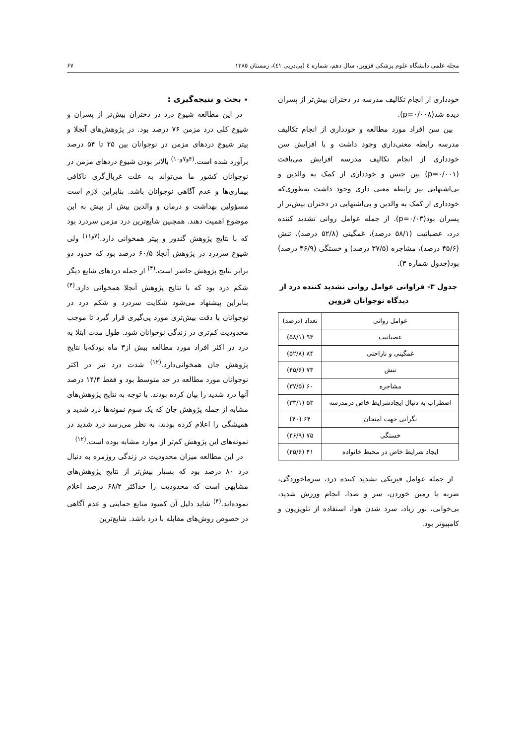مجله علمی دانشگاه علوم پزشکی قزوین، سال دهم، شماره ٤ (پی‌درپی ٤١)، زمستان ١٣٨٥ ۶۷
خودداری از انجام تکالیف مدرسه در دختران بیش‌تر از پسران دیده شد(p=۰/۰۰۸).
بین سن افراد مورد مطالعه و خودداری از انجام تکالیف مدرسه رابطه معنی‌داری وجود داشت و با افزایش سن خودداری از انجام تکالیف مدرسه افزایش می‌یافت (p=۰/۰۰۱) بین جنس و خودداری از کمک به والدین و بی‌اشتهایی نیز رابطه معنی داری وجود داشت به‌طوری‌که خودداری از کمک به والدین و بی‌اشتهایی در دختران بیش‌تر از پسران بود(p=۰/۰۳). از جمله عوامل روانی تشدید کننده درد، عصبانیت (۵۸/۱ درصد)، غمگینی (۵۲/۸ درصد)، تنش (۴۵/۶ درصد)، مشاجره (۳۷/۵ درصد) و خستگی (۴۶/۹ درصد) بود(جدول شماره ۳).
جدول ۳- فراوانی عوامل روانی تشدید کننده درد از دیدگاه نوجوانان قزوین
| عوامل روانی | تعداد (درصد) |
| عصبانیت | ۹۳ (۵۸/۱) |
| غمگینی و ناراحتی | ۸۴ (۵۲/۸) |
| تنش | ۷۳ (۴۵/۶) |
| مشاجره | ۶۰ (۳۷/۵) |
| اضطراب به دنبال ایجادشرایط خاص درمدرسه | ۵۳ (۳۳/۱) |
| نگرانی جهت امتحان | ۶۴ (۴۰) |
| خستگی | ۷۵ (۴۶/۹) |
| ایجاد شرایط خاص در محیط خانواده | ۴۱ (۲۵/۶) |
از جمله عوامل فیزیکی تشدید کننده درد، سرماخوردگی، ضربه یا زمین خوردن، سر و صدا، انجام ورزش شدید، بی‌خوابی، نور زیاد، سرد شدن هوا، استفاده از تلویزیون و کامپیوتر بود.
٭ بحث و نتیجه‌گیری :
در این مطالعه شیوع درد در دختران بیش‌تر از پسران و شیوع کلی درد مزمن ۷۶ درصد بود. در پژوهش‌های آنجلا و پیتر شیوع دردهای مزمن در نوجوانان بین ۲۵ تا ۵۴ درصد برآورد شده است.<sup>(۴و۷و۱۰)</sup> بالاتر بودن شیوع دردهای مزمن در نوجوانان کشور ما می‌تواند به علت غربال‌گری ناکافی بیماری‌ها و عدم آگاهی نوجوانان باشد. بنابراین لازم است مسؤولین بهداشت و درمان و والدین بیش از پیش به این موضوع اهمیت دهند. همچنین شایع‌ترین درد مزمن سردرد بود که با نتایج پژوهش گندور و پیتر همخوانی دارد.<sup>(۷و۱۱)</sup> ولی شیوع سردرد در پژوهش آنجلا ۶۰/۵ درصد بود که حدود دو برابر نتایج پژوهش حاضر است.<sup>(۴)</sup> از جمله دردهای شایع دیگر شکم درد بود که با نتایج پژوهش آنجلا همخوانی دارد.<sup>(۴)</sup> بنابراین پیشنهاد می‌شود شکایت سردرد و شکم درد در نوجوانان با دقت بیش‌تری مورد پی‌گیری قرار گیرد تا موجب محدودیت کم‌تری در زندگی نوجوانان شود. طول مدت ابتلا به درد در اکثر افراد مورد مطالعه بیش از۳ ماه بودکه‌با نتایج پژوهش جان همخوانی‌دارد.<sup>(۱۲)</sup> شدت درد نیز در اکثر نوجوانان مورد مطالعه در حد متوسط بود و فقط ۱۴/۴ درصد آنها درد شدید را بیان کرده بودند. با توجه به نتایج پژوهش‌های مشابه از جمله پژوهش جان که یک سوم نمونه‌ها درد شدید و همیشگی را اعلام کرده بودند، به نظر می‌رسد درد شدید در نمونه‌های این پژوهش کم‌تر از موارد مشابه بوده است.<sup>(۱۲)</sup>
در این مطالعه میزان محدودیت در زندگی روزمره به دنبال درد ۸۰ درصد بود که بسیار بیش‌تر از نتایج پژوهش‌های مشابهی است که محدودیت را حداکثر ۶۸/۲ درصد اعلام نموده‌اند.<sup>(۴)</sup> شاید دلیل آن کمبود منابع حمایتی و عدم آگاهی در خصوص روش‌های مقابله با درد باشد. شایع‌ترین